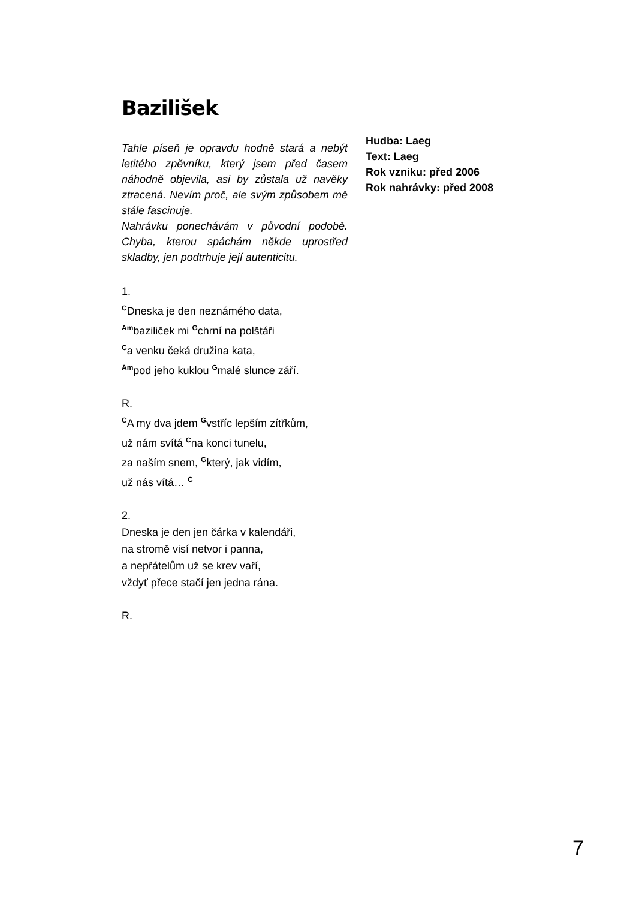Bazilišek
Tahle píseň je opravdu hodně stará a nebýt letitého zpěvníku, který jsem před časem náhodně objevila, asi by zůstala už navěky ztracená. Nevím proč, ale svým způsobem mě stále fascinuje.
Nahrávku ponechávám v původní podobě. Chyba, kterou spáchám někde uprostřed skladby, jen podtrhuje její autenticitu.
Hudba: Laeg
Text: Laeg
Rok vzniku: před 2006
Rok nahrávky: před 2008
1.
<sup>C</sup>Dneska je den neznámého data,
<sup>Am</sup>baziliček mi <sup>G</sup>chrní na polštáři
<sup>C</sup>a venku čeká družina kata,
<sup>Am</sup>pod jeho kuklou <sup>G</sup>malé slunce září.
R.
<sup>C</sup>A my dva jdem <sup>G</sup>vstříc lepším zítřkům,
už nám svítá <sup>C</sup>na konci tunelu,
za naším snem, <sup>G</sup>který, jak vidím,
už nás vítá… <sup>C</sup>
2.
Dneska je den jen čárka v kalendáři,
na stromě visí netvor i panna,
a nepřátelům už se krev vaří,
vždyť přece stačí jen jedna rána.
R.
7